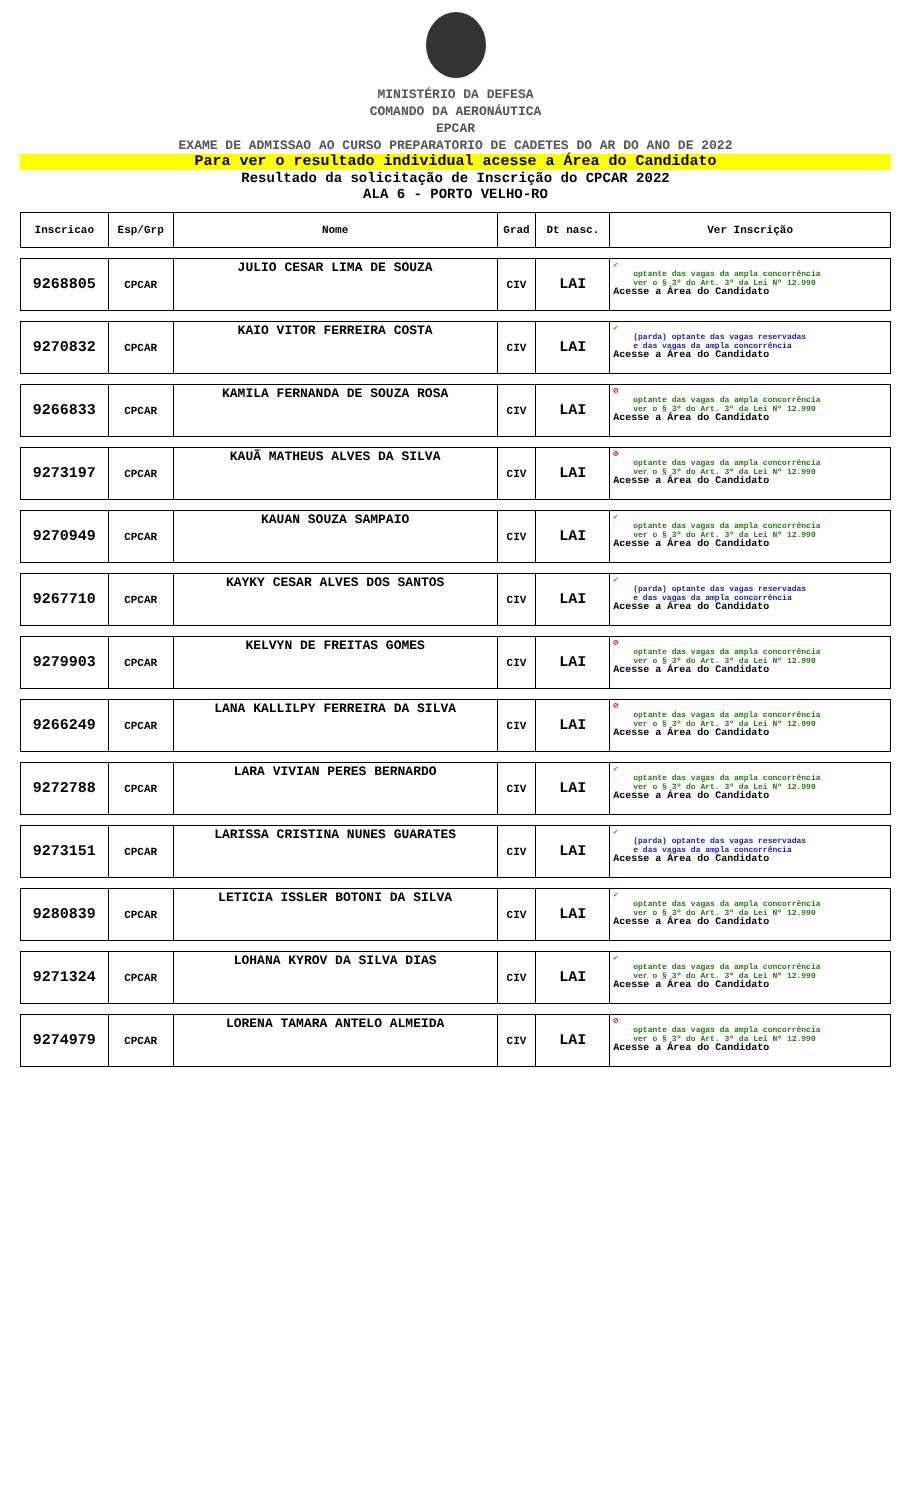MINISTÉRIO DA DEFESA
COMANDO DA AERONÁUTICA
EPCAR
EXAME DE ADMISSAO AO CURSO PREPARATORIO DE CADETES DO AR DO ANO DE 2022
Para ver o resultado individual acesse a Área do Candidato
Resultado da solicitação de Inscrição do CPCAR 2022
ALA 6 - PORTO VELHO-RO
| Inscricao | Esp/Grp | Nome | Grad | Dt nasc. | Ver Inscrição |
| --- | --- | --- | --- | --- | --- |
| 9268805 | CPCAR | JULIO CESAR LIMA DE SOUZA | CIV | LAI | ✔ optante das vagas da ampla concorrência ver o § 3º do Art. 3º da Lei Nº 12.990 Acesse a Área do Candidato |
| 9270832 | CPCAR | KAIO VITOR FERREIRA COSTA | CIV | LAI | ✔ (parda) optante das vagas reservadas e das vagas da ampla concorrência Acesse a Área do Candidato |
| 9266833 | CPCAR | KAMILA FERNANDA DE SOUZA ROSA | CIV | LAI | ⊘ optante das vagas da ampla concorrência ver o § 3º do Art. 3º da Lei Nº 12.990 Acesse a Área do Candidato |
| 9273197 | CPCAR | KAUÃ MATHEUS ALVES DA SILVA | CIV | LAI | ⊘ optante das vagas da ampla concorrência ver o § 3º do Art. 3º da Lei Nº 12.990 Acesse a Área do Candidato |
| 9270949 | CPCAR | KAUAN SOUZA SAMPAIO | CIV | LAI | ✔ optante das vagas da ampla concorrência ver o § 3º do Art. 3º da Lei Nº 12.990 Acesse a Área do Candidato |
| 9267710 | CPCAR | KAYKY CESAR ALVES DOS SANTOS | CIV | LAI | ✔ (parda) optante das vagas reservadas e das vagas da ampla concorrência Acesse a Área do Candidato |
| 9279903 | CPCAR | KELVYN DE FREITAS GOMES | CIV | LAI | ⊘ optante das vagas da ampla concorrência ver o § 3º do Art. 3º da Lei Nº 12.990 Acesse a Área do Candidato |
| 9266249 | CPCAR | LANA KALLILPY FERREIRA DA SILVA | CIV | LAI | ⊘ optante das vagas da ampla concorrência ver o § 3º do Art. 3º da Lei Nº 12.990 Acesse a Área do Candidato |
| 9272788 | CPCAR | LARA VIVIAN PERES BERNARDO | CIV | LAI | ✔ optante das vagas da ampla concorrência ver o § 3º do Art. 3º da Lei Nº 12.990 Acesse a Área do Candidato |
| 9273151 | CPCAR | LARISSA CRISTINA NUNES GUARATES | CIV | LAI | ✔ (parda) optante das vagas reservadas e das vagas da ampla concorrência Acesse a Área do Candidato |
| 9280839 | CPCAR | LETICIA ISSLER BOTONI DA SILVA | CIV | LAI | ✔ optante das vagas da ampla concorrência ver o § 3º do Art. 3º da Lei Nº 12.990 Acesse a Área do Candidato |
| 9271324 | CPCAR | LOHANA KYROV DA SILVA DIAS | CIV | LAI | ✔ optante das vagas da ampla concorrência ver o § 3º do Art. 3º da Lei Nº 12.990 Acesse a Área do Candidato |
| 9274979 | CPCAR | LORENA TAMARA ANTELO ALMEIDA | CIV | LAI | ⊘ optante das vagas da ampla concorrência ver o § 3º do Art. 3º da Lei Nº 12.990 Acesse a Área do Candidato |